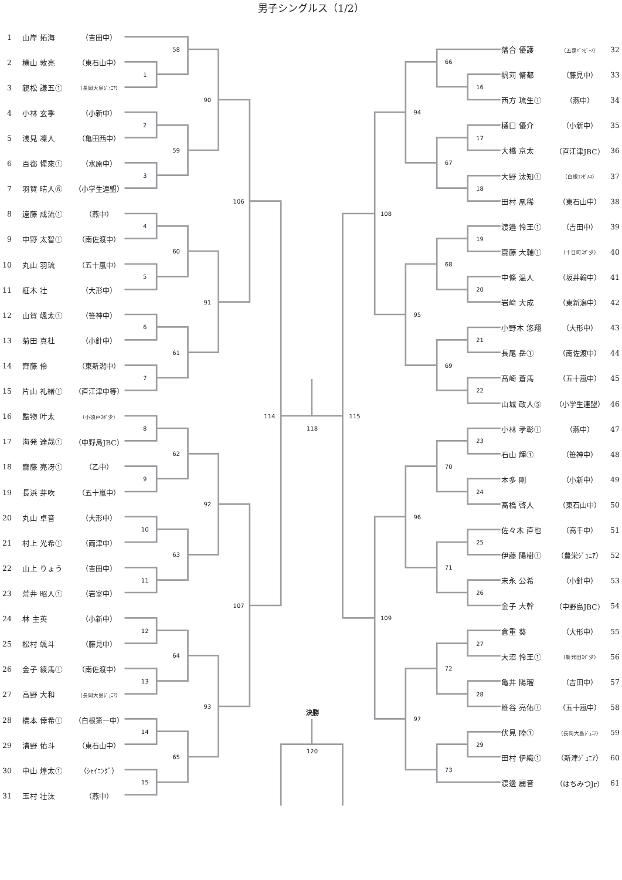男子シングルス（1/2）
1
2
3
4
5
6
7
8
9
10
11
12
13
14
15
58
59
60
61
62
63
64
65
90
91
92
93
106
107
114
16
17
18
19
20
21
22
23
24
25
26
27
28
29
66
67
68
69
70
71
72
73
94
95
96
97
108
109
115
118
決勝
120
1 山岸 拓海 （吉田中）
2 横山 敦亮 （東石山中）
3 親松 謙五① （長岡大島ｼﾞｭﾆｱ）
4 小林 玄季 （小新中）
5 浅見 凜人 （亀田西中）
6 百都 惺來① （水原中）
7 羽賀 晴人⑥ （小学生連盟）
8 遠藤 成流① （燕中）
9 中野 太智① （南佐渡中）
10 丸山 羽琉 （五十嵐中）
11 柾木 壮 （大形中）
12 山賀 颯太① （笹神中）
13 菊田 真杜 （小針中）
14 齊藤 伶 （東新潟中）
15 片山 礼緒① （直江津中等）
16 監物 叶太 （小須戸ｽﾎﾟ少）
17 海発 達哉① （中野島JBC）
18 齋藤 亮冴① （乙中）
19 長浜 芽吹 （五十嵐中）
20 丸山 卓音 （大形中）
21 村上 光希① （両津中）
22 山上 りょう （吉田中）
23 荒井 昭人① （岩室中）
24 林 主英 （小新中）
25 松村 颯斗 （藤見中）
26 金子 綾馬① （南佐渡中）
27 高野 大和 （長岡大島ｼﾞｭﾆｱ）
28 橋本 倖希① （白根第一中）
29 清野 佑斗 （東石山中）
30 中山 煌太① （ｼｬｲﾆﾝｸﾞ）
31 玉村 壮汰 （燕中）
落合 優護 （五泉ﾊﾞﾝﾋﾞｰﾉ） 32
帆苅 脩都 （藤見中） 33
西方 琉生① （燕中） 34
樋口 優介 （小新中） 35
大橋 京太 （直江津JBC） 36
大野 汰知① （白根ｴﾝｾﾞﾙｽ） 37
田村 凰稀 （東石山中） 38
渡邉 怜王① （吉田中） 39
齋藤 大輔① （十日町ｽﾎﾟ少） 40
中條 温人 （坂井輪中） 41
岩﨑 大成 （東新潟中） 42
小野木 悠翔 （大形中） 43
長尾 岳① （南佐渡中） 44
髙崎 蒼馬 （五十嵐中） 45
山城 政人⑤ （小学生連盟） 46
小林 孝彰① （燕中） 47
石山 輝① （笹神中） 48
本多 剛 （小新中） 49
髙橋 啓人 （東石山中） 50
佐々木 直也 （高千中） 51
伊藤 陽樹① （豊栄ｼﾞｭﾆｱ） 52
末永 公希 （小針中） 53
金子 大幹 （中野島JBC） 54
倉重 葵 （大形中） 55
大沼 怜王① （新発田ｽﾎﾟ少） 56
亀井 陽瑠 （吉田中） 57
椎谷 亮佑① （五十嵐中） 58
伏見 陸① （長岡大島ｼﾞｭﾆｱ） 59
田村 伊織① （新津ｼﾞｭﾆｱ） 60
渡邊 麗音 （はちみつJr） 61